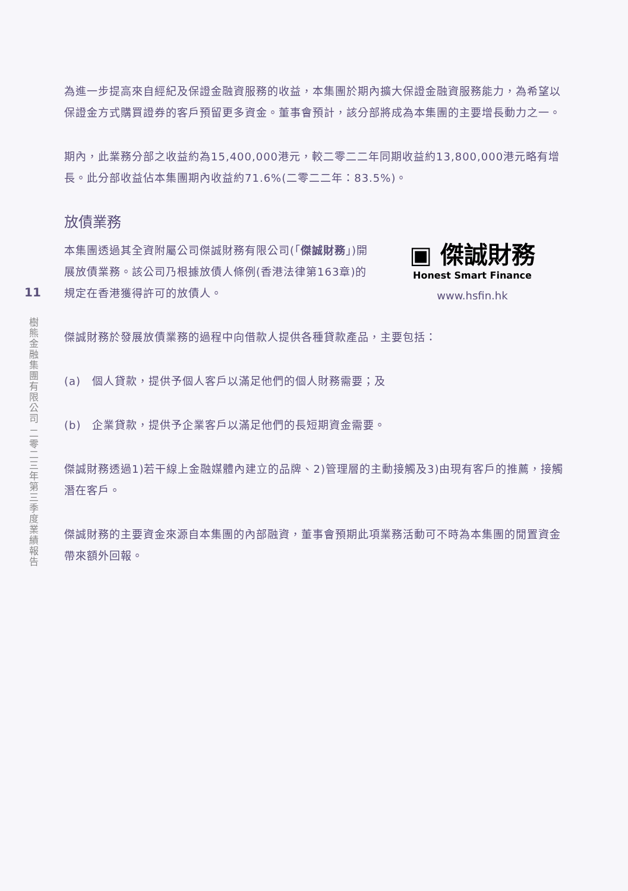11
樹熊金融集團有限公司 二零二三年第三季度業績報告
為進一步提高來自經紀及保證金融資服務的收益，本集團於期內擴大保證金融資服務能力，為希望以保證金方式購買證券的客戶預留更多資金。董事會預計，該分部將成為本集團的主要增長動力之一。
期內，此業務分部之收益約為15,400,000港元，較二零二二年同期收益約13,800,000港元略有增長。此分部收益佔本集團期內收益約71.6%(二零二二年：83.5%)。
放債業務
本集團透過其全資附屬公司傑誠財務有限公司(「傑誠財務」)開展放債業務。該公司乃根據放債人條例(香港法律第163章)的規定在香港獲得許可的放債人。
▣ 傑誠財務
Honest Smart Finance
www.hsfin.hk
傑誠財務於發展放債業務的過程中向借款人提供各種貸款產品，主要包括：
(a)　個人貸款，提供予個人客戶以滿足他們的個人財務需要；及
(b)　企業貸款，提供予企業客戶以滿足他們的長短期資金需要。
傑誠財務透過1)若干線上金融媒體內建立的品牌、2)管理層的主動接觸及3)由現有客戶的推薦，接觸潛在客戶。
傑誠財務的主要資金來源自本集團的內部融資，董事會預期此項業務活動可不時為本集團的閒置資金帶來額外回報。